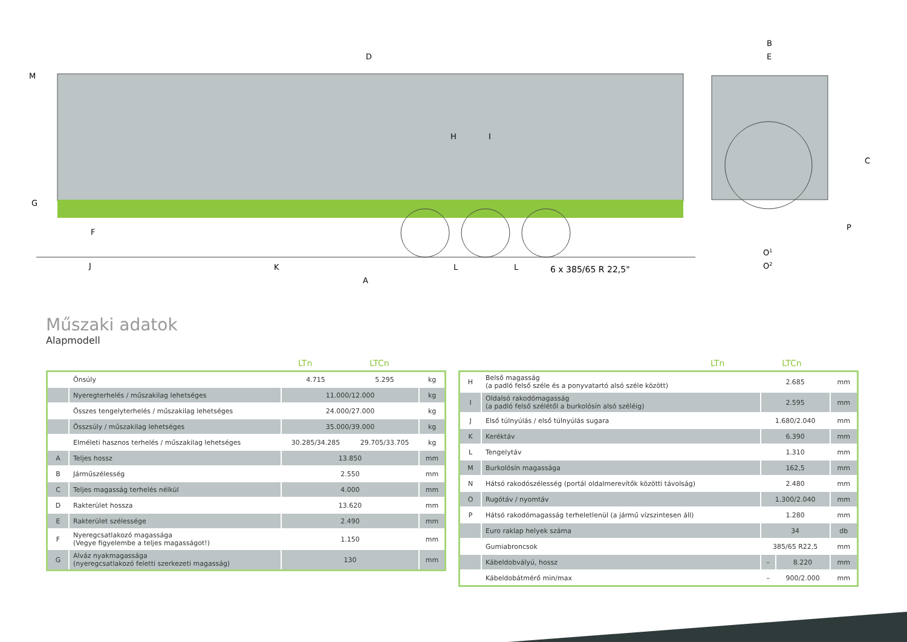D
B
E
M
G
F
H
I
C
P
J
K
L
L
6 x 385/65 R 22,5"
A
O1
O2
Műszaki adatok
Alapmodell
LTn LTCn
| | Önsúly | 4.715 | 5.295 | kg |
| | Nyeregterhelés / műszakilag lehetséges | 11.000/12.000 | | kg |
| | Összes tengelyterhelés / műszakilag lehetséges | 24.000/27.000 | | kg |
| | Összsúly / műszakilag lehetséges | 35.000/39.000 | | kg |
| | Elméleti hasznos terhelés / műszakilag lehetséges | 30.285/34.285 | 29.705/33.705 | kg |
| A | Teljes hossz | 13.850 | | mm |
| B | Járműszélesség | 2.550 | | mm |
| C | Teljes magasság terhelés nélkül | 4.000 | | mm |
| D | Rakterület hossza | 13.620 | | mm |
| E | Rakterület szélessége | 2.490 | | mm |
| F | Nyeregcsatlakozó magassága (Vegye figyelembe a teljes magasságot!) | 1.150 | | mm |
| G | Alváz nyakmagassága (nyeregcsatlakozó feletti szerkezeti magasság) | 130 | | mm |
LTn LTCn
| H | Belső magasság (a padló felső széle és a ponyvatartó alsó széle között) | 2.685 | | mm |
| I | Oldalsó rakodómagasság (a padló felső szélétől a burkolósín alsó széléig) | 2.595 | | mm |
| J | Első túlnyúlás / első túlnyúlás sugara | 1.680/2.040 | | mm |
| K | Keréktáv | 6.390 | | mm |
| L | Tengelytáv | 1.310 | | mm |
| M | Burkolósín magassága | 162,5 | | mm |
| N | Hátsó rakodószélesség (portál oldalmerevítők közötti távolság) | 2.480 | | mm |
| O | Rugótáv / nyomtáv | 1.300/2.040 | | mm |
| P | Hátsó rakodómagasság terheletlenül (a jármű vízszintesen áll) | 1.280 | | mm |
| | Euro raklap helyek száma | 34 | | db |
| | Gumiabroncsok | 385/65 R22,5 | | mm |
| | Kábeldobvályú, hossz | – | 8.220 | mm |
| | Kábeldobátmérő min/max | – | 900/2.000 | mm |